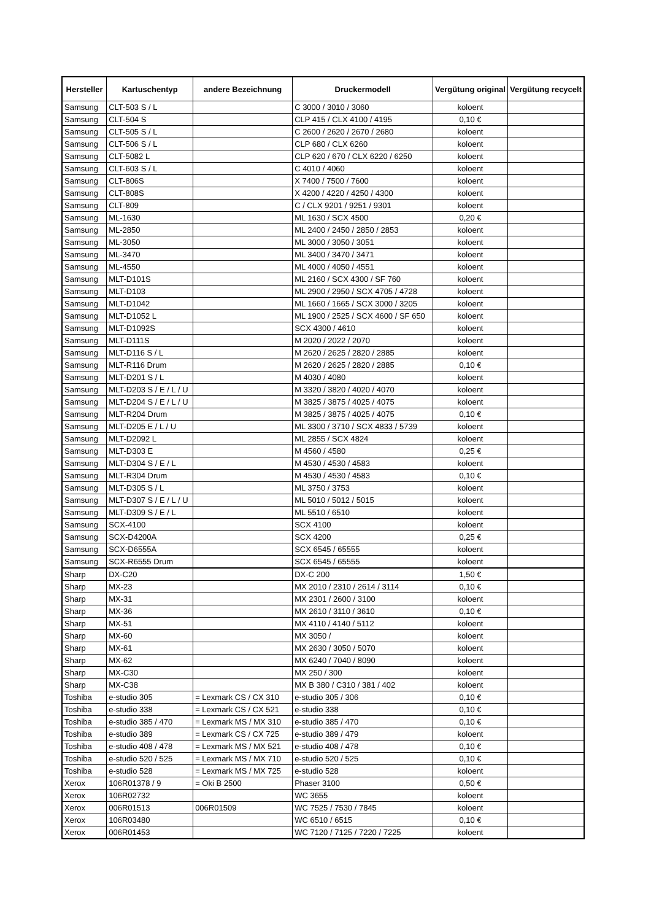| Hersteller | Kartuschentyp | andere Bezeichnung | Druckermodell | Vergütung original | Vergütung recycelt |
| --- | --- | --- | --- | --- | --- |
| Samsung | CLT-503 S / L | | C 3000 / 3010 / 3060 | koloent | |
| Samsung | CLT-504 S | | CLP 415 / CLX 4100 / 4195 | 0,10 € | |
| Samsung | CLT-505 S / L | | C 2600 / 2620 / 2670 / 2680 | koloent | |
| Samsung | CLT-506 S / L | | CLP 680 / CLX 6260 | koloent | |
| Samsung | CLT-5082 L | | CLP 620 / 670 / CLX 6220 / 6250 | koloent | |
| Samsung | CLT-603 S / L | | C 4010 / 4060 | koloent | |
| Samsung | CLT-806S | | X 7400 / 7500 / 7600 | koloent | |
| Samsung | CLT-808S | | X 4200 / 4220 / 4250 / 4300 | koloent | |
| Samsung | CLT-809 | | C / CLX 9201 / 9251 / 9301 | koloent | |
| Samsung | ML-1630 | | ML 1630 / SCX 4500 | 0,20 € | |
| Samsung | ML-2850 | | ML 2400 / 2450 / 2850 / 2853 | koloent | |
| Samsung | ML-3050 | | ML 3000 / 3050 / 3051 | koloent | |
| Samsung | ML-3470 | | ML 3400 / 3470 / 3471 | koloent | |
| Samsung | ML-4550 | | ML 4000 / 4050 / 4551 | koloent | |
| Samsung | MLT-D101S | | ML 2160 / SCX 4300 / SF 760 | koloent | |
| Samsung | MLT-D103 | | ML 2900 / 2950 / SCX 4705 / 4728 | koloent | |
| Samsung | MLT-D1042 | | ML 1660 / 1665 / SCX 3000 / 3205 | koloent | |
| Samsung | MLT-D1052 L | | ML 1900 / 2525 / SCX 4600 / SF 650 | koloent | |
| Samsung | MLT-D1092S | | SCX 4300 / 4610 | koloent | |
| Samsung | MLT-D111S | | M 2020 / 2022 / 2070 | koloent | |
| Samsung | MLT-D116 S / L | | M 2620 / 2625 / 2820 / 2885 | koloent | |
| Samsung | MLT-R116 Drum | | M 2620 / 2625 / 2820 / 2885 | 0,10 € | |
| Samsung | MLT-D201 S / L | | M 4030 / 4080 | koloent | |
| Samsung | MLT-D203 S / E / L / U | | M 3320 / 3820 / 4020 / 4070 | koloent | |
| Samsung | MLT-D204 S / E / L / U | | M 3825 / 3875 / 4025 / 4075 | koloent | |
| Samsung | MLT-R204 Drum | | M 3825 / 3875 / 4025 / 4075 | 0,10 € | |
| Samsung | MLT-D205 E / L / U | | ML 3300 / 3710 / SCX 4833 / 5739 | koloent | |
| Samsung | MLT-D2092 L | | ML 2855 / SCX 4824 | koloent | |
| Samsung | MLT-D303 E | | M 4560 / 4580 | 0,25 € | |
| Samsung | MLT-D304 S / E / L | | M 4530 / 4530 / 4583 | koloent | |
| Samsung | MLT-R304 Drum | | M 4530 / 4530 / 4583 | 0,10 € | |
| Samsung | MLT-D305 S / L | | ML 3750 / 3753 | koloent | |
| Samsung | MLT-D307 S / E / L / U | | ML 5010 / 5012 / 5015 | koloent | |
| Samsung | MLT-D309 S / E / L | | ML 5510 / 6510 | koloent | |
| Samsung | SCX-4100 | | SCX 4100 | koloent | |
| Samsung | SCX-D4200A | | SCX 4200 | 0,25 € | |
| Samsung | SCX-D6555A | | SCX 6545 / 65555 | koloent | |
| Samsung | SCX-R6555 Drum | | SCX 6545 / 65555 | koloent | |
| Sharp | DX-C20 | | DX-C 200 | 1,50 € | |
| Sharp | MX-23 | | MX 2010 / 2310 / 2614 / 3114 | 0,10 € | |
| Sharp | MX-31 | | MX 2301 / 2600 / 3100 | koloent | |
| Sharp | MX-36 | | MX 2610 / 3110 / 3610 | 0,10 € | |
| Sharp | MX-51 | | MX 4110 / 4140 / 5112 | koloent | |
| Sharp | MX-60 | | MX 3050 / | koloent | |
| Sharp | MX-61 | | MX 2630 / 3050 / 5070 | koloent | |
| Sharp | MX-62 | | MX 6240 / 7040 / 8090 | koloent | |
| Sharp | MX-C30 | | MX 250 / 300 | koloent | |
| Sharp | MX-C38 | | MX B 380 / C310 / 381 / 402 | koloent | |
| Toshiba | e-studio 305 | = Lexmark CS / CX 310 | e-studio 305 / 306 | 0,10 € | |
| Toshiba | e-studio 338 | = Lexmark CS / CX 521 | e-studio 338 | 0,10 € | |
| Toshiba | e-studio 385 / 470 | = Lexmark MS / MX 310 | e-studio 385 / 470 | 0,10 € | |
| Toshiba | e-studio 389 | = Lexmark CS / CX 725 | e-studio 389 / 479 | koloent | |
| Toshiba | e-studio 408 / 478 | = Lexmark MS / MX 521 | e-studio 408 / 478 | 0,10 € | |
| Toshiba | e-studio 520 / 525 | = Lexmark MS / MX 710 | e-studio 520 / 525 | 0,10 € | |
| Toshiba | e-studio 528 | = Lexmark MS / MX 725 | e-studio 528 | koloent | |
| Xerox | 106R01378 / 9 | = Oki B 2500 | Phaser 3100 | 0,50 € | |
| Xerox | 106R02732 | | WC 3655 | koloent | |
| Xerox | 006R01513 | 006R01509 | WC 7525 / 7530 / 7845 | koloent | |
| Xerox | 106R03480 | | WC 6510 / 6515 | 0,10 € | |
| Xerox | 006R01453 | | WC 7120 / 7125 / 7220 / 7225 | koloent | |